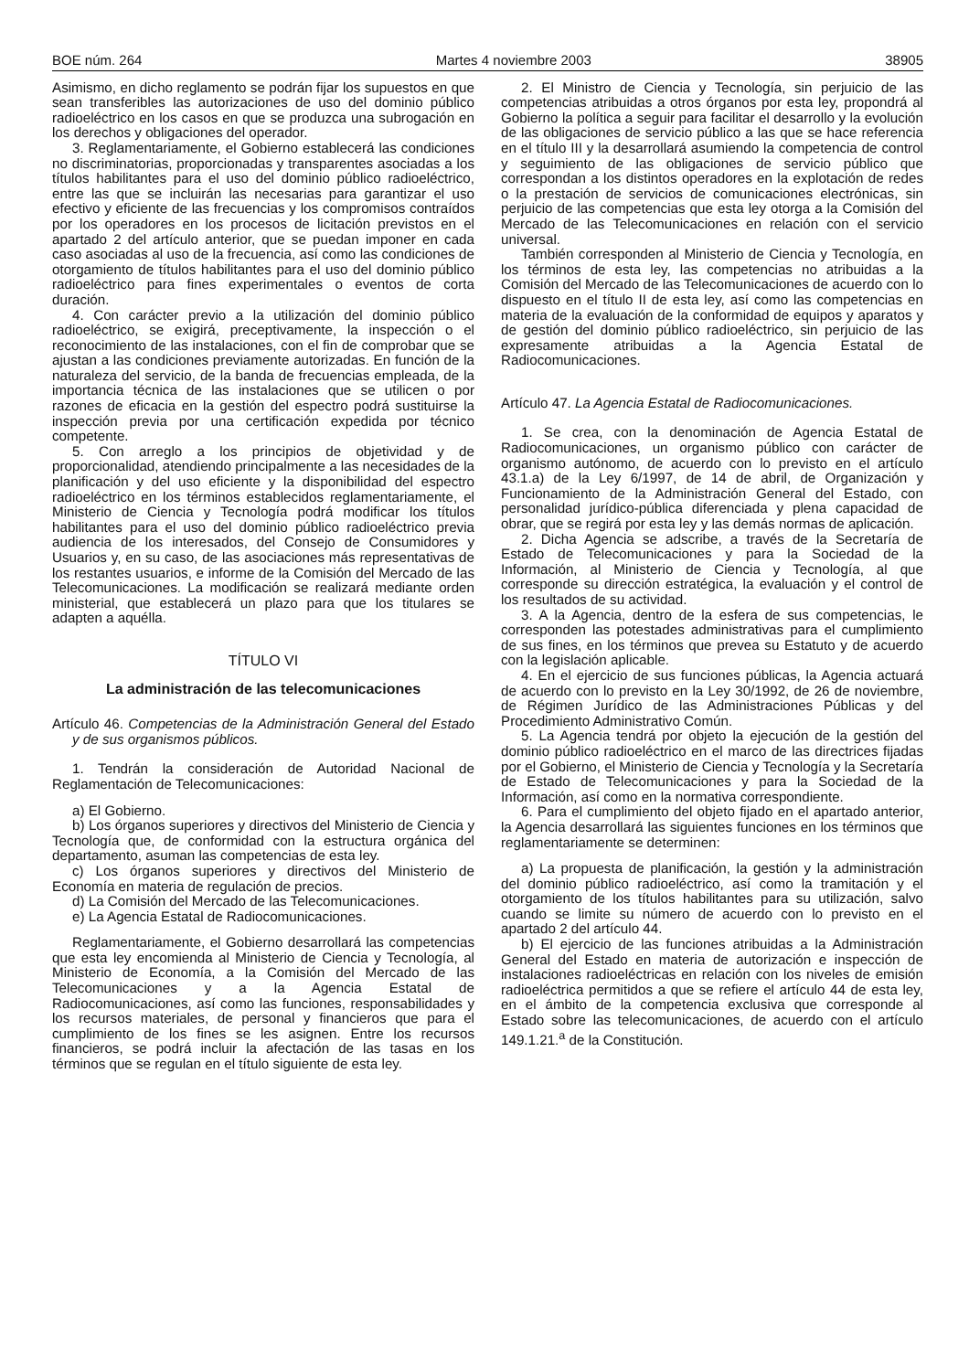BOE núm. 264 Martes 4 noviembre 2003 38905
Asimismo, en dicho reglamento se podrán fijar los supuestos en que sean transferibles las autorizaciones de uso del dominio público radioeléctrico en los casos en que se produzca una subrogación en los derechos y obligaciones del operador.
3. Reglamentariamente, el Gobierno establecerá las condiciones no discriminatorias, proporcionadas y transparentes asociadas a los títulos habilitantes para el uso del dominio público radioeléctrico, entre las que se incluirán las necesarias para garantizar el uso efectivo y eficiente de las frecuencias y los compromisos contraídos por los operadores en los procesos de licitación previstos en el apartado 2 del artículo anterior, que se puedan imponer en cada caso asociadas al uso de la frecuencia, así como las condiciones de otorgamiento de títulos habilitantes para el uso del dominio público radioeléctrico para fines experimentales o eventos de corta duración.
4. Con carácter previo a la utilización del dominio público radioeléctrico, se exigirá, preceptivamente, la inspección o el reconocimiento de las instalaciones, con el fin de comprobar que se ajustan a las condiciones previamente autorizadas. En función de la naturaleza del servicio, de la banda de frecuencias empleada, de la importancia técnica de las instalaciones que se utilicen o por razones de eficacia en la gestión del espectro podrá sustituirse la inspección previa por una certificación expedida por técnico competente.
5. Con arreglo a los principios de objetividad y de proporcionalidad, atendiendo principalmente a las necesidades de la planificación y del uso eficiente y la disponibilidad del espectro radioeléctrico en los términos establecidos reglamentariamente, el Ministerio de Ciencia y Tecnología podrá modificar los títulos habilitantes para el uso del dominio público radioeléctrico previa audiencia de los interesados, del Consejo de Consumidores y Usuarios y, en su caso, de las asociaciones más representativas de los restantes usuarios, e informe de la Comisión del Mercado de las Telecomunicaciones. La modificación se realizará mediante orden ministerial, que establecerá un plazo para que los titulares se adapten a aquélla.
TÍTULO VI
La administración de las telecomunicaciones
Artículo 46. Competencias de la Administración General del Estado y de sus organismos públicos.
1. Tendrán la consideración de Autoridad Nacional de Reglamentación de Telecomunicaciones:
a) El Gobierno.
b) Los órganos superiores y directivos del Ministerio de Ciencia y Tecnología que, de conformidad con la estructura orgánica del departamento, asuman las competencias de esta ley.
c) Los órganos superiores y directivos del Ministerio de Economía en materia de regulación de precios.
d) La Comisión del Mercado de las Telecomunicaciones.
e) La Agencia Estatal de Radiocomunicaciones.
Reglamentariamente, el Gobierno desarrollará las competencias que esta ley encomienda al Ministerio de Ciencia y Tecnología, al Ministerio de Economía, a la Comisión del Mercado de las Telecomunicaciones y a la Agencia Estatal de Radiocomunicaciones, así como las funciones, responsabilidades y los recursos materiales, de personal y financieros que para el cumplimiento de los fines se les asignen. Entre los recursos financieros, se podrá incluir la afectación de las tasas en los términos que se regulan en el título siguiente de esta ley.
2. El Ministro de Ciencia y Tecnología, sin perjuicio de las competencias atribuidas a otros órganos por esta ley, propondrá al Gobierno la política a seguir para facilitar el desarrollo y la evolución de las obligaciones de servicio público a las que se hace referencia en el título III y la desarrollará asumiendo la competencia de control y seguimiento de las obligaciones de servicio público que correspondan a los distintos operadores en la explotación de redes o la prestación de servicios de comunicaciones electrónicas, sin perjuicio de las competencias que esta ley otorga a la Comisión del Mercado de las Telecomunicaciones en relación con el servicio universal.
También corresponden al Ministerio de Ciencia y Tecnología, en los términos de esta ley, las competencias no atribuidas a la Comisión del Mercado de las Telecomunicaciones de acuerdo con lo dispuesto en el título II de esta ley, así como las competencias en materia de la evaluación de la conformidad de equipos y aparatos y de gestión del dominio público radioeléctrico, sin perjuicio de las expresamente atribuidas a la Agencia Estatal de Radiocomunicaciones.
Artículo 47. La Agencia Estatal de Radiocomunicaciones.
1. Se crea, con la denominación de Agencia Estatal de Radiocomunicaciones, un organismo público con carácter de organismo autónomo, de acuerdo con lo previsto en el artículo 43.1.a) de la Ley 6/1997, de 14 de abril, de Organización y Funcionamiento de la Administración General del Estado, con personalidad jurídico-pública diferenciada y plena capacidad de obrar, que se regirá por esta ley y las demás normas de aplicación.
2. Dicha Agencia se adscribe, a través de la Secretaría de Estado de Telecomunicaciones y para la Sociedad de la Información, al Ministerio de Ciencia y Tecnología, al que corresponde su dirección estratégica, la evaluación y el control de los resultados de su actividad.
3. A la Agencia, dentro de la esfera de sus competencias, le corresponden las potestades administrativas para el cumplimiento de sus fines, en los términos que prevea su Estatuto y de acuerdo con la legislación aplicable.
4. En el ejercicio de sus funciones públicas, la Agencia actuará de acuerdo con lo previsto en la Ley 30/1992, de 26 de noviembre, de Régimen Jurídico de las Administraciones Públicas y del Procedimiento Administrativo Común.
5. La Agencia tendrá por objeto la ejecución de la gestión del dominio público radioeléctrico en el marco de las directrices fijadas por el Gobierno, el Ministerio de Ciencia y Tecnología y la Secretaría de Estado de Telecomunicaciones y para la Sociedad de la Información, así como en la normativa correspondiente.
6. Para el cumplimiento del objeto fijado en el apartado anterior, la Agencia desarrollará las siguientes funciones en los términos que reglamentariamente se determinen:
a) La propuesta de planificación, la gestión y la administración del dominio público radioeléctrico, así como la tramitación y el otorgamiento de los títulos habilitantes para su utilización, salvo cuando se limite su número de acuerdo con lo previsto en el apartado 2 del artículo 44.
b) El ejercicio de las funciones atribuidas a la Administración General del Estado en materia de autorización e inspección de instalaciones radioeléctricas en relación con los niveles de emisión radioeléctrica permitidos a que se refiere el artículo 44 de esta ley, en el ámbito de la competencia exclusiva que corresponde al Estado sobre las telecomunicaciones, de acuerdo con el artículo 149.1.21.<sup>a</sup> de la Constitución.